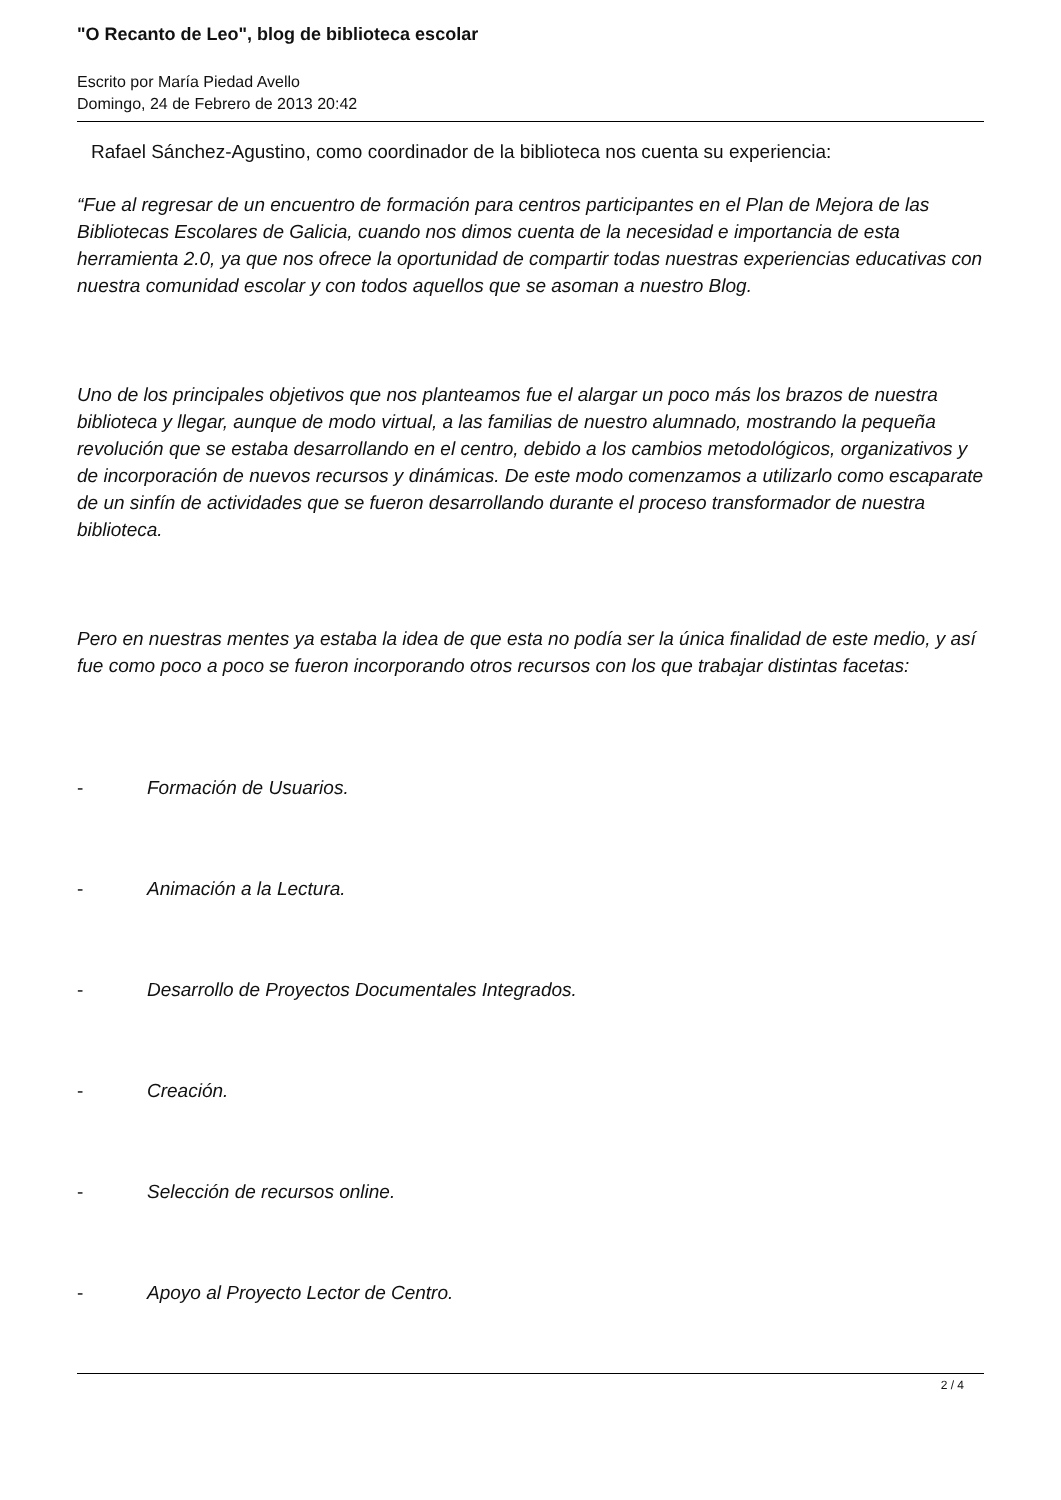"O Recanto de Leo", blog de biblioteca escolar
Escrito por María Piedad Avello
Domingo, 24 de Febrero de 2013 20:42
Rafael Sánchez-Agustino, como coordinador de la biblioteca nos cuenta su experiencia:
“Fue al regresar de un encuentro de formación para centros participantes en el Plan de Mejora de las Bibliotecas Escolares de Galicia, cuando nos dimos cuenta de la necesidad e importancia de esta herramienta 2.0, ya que nos ofrece la oportunidad de compartir todas nuestras experiencias educativas con nuestra comunidad escolar y con todos aquellos que se asoman a nuestro Blog.
Uno de los principales objetivos que nos planteamos fue el alargar un poco más los brazos de nuestra biblioteca y llegar, aunque de modo virtual, a las familias de nuestro alumnado, mostrando la pequeña revolución que se estaba desarrollando en el centro, debido a los cambios metodológicos, organizativos y de incorporación de nuevos recursos y dinámicas. De este modo comenzamos a utilizarlo como escaparate de un sinfín de actividades que se fueron desarrollando durante el proceso transformador de nuestra biblioteca.
Pero en nuestras mentes ya estaba la idea de que esta no podía ser la única finalidad de este medio, y así fue como poco a poco se fueron incorporando otros recursos con los que trabajar distintas facetas:
- Formación de Usuarios.
- Animación a la Lectura.
- Desarrollo de Proyectos Documentales Integrados.
- Creación.
- Selección de recursos online.
- Apoyo al Proyecto Lector de Centro.
2 / 4